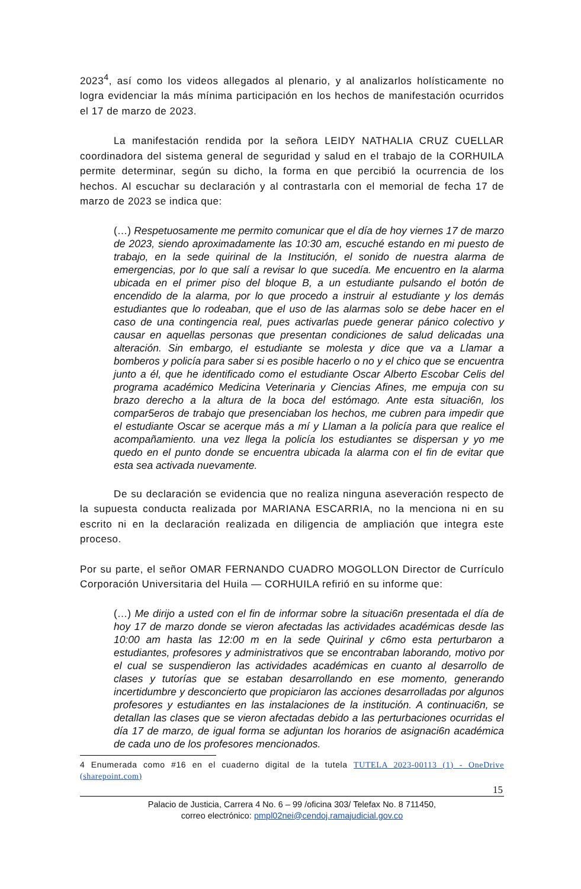2023<sup>4</sup>, así como los videos allegados al plenario, y al analizarlos holísticamente no logra evidenciar la más mínima participación en los hechos de manifestación ocurridos el 17 de marzo de 2023.
La manifestación rendida por la señora LEIDY NATHALIA CRUZ CUELLAR coordinadora del sistema general de seguridad y salud en el trabajo de la CORHUILA permite determinar, según su dicho, la forma en que percibió la ocurrencia de los hechos. Al escuchar su declaración y al contrastarla con el memorial de fecha 17 de marzo de 2023 se indica que:
(…) Respetuosamente me permito comunicar que el día de hoy viernes 17 de marzo de 2023, siendo aproximadamente las 10:30 am, escuché estando en mi puesto de trabajo, en la sede quirinal de la Institución, el sonido de nuestra alarma de emergencias, por lo que salí a revisar lo que sucedía. Me encuentro en la alarma ubicada en el primer piso del bloque B, a un estudiante pulsando el botón de encendido de la alarma, por lo que procedo a instruir al estudiante y los demás estudiantes que lo rodeaban, que el uso de las alarmas solo se debe hacer en el caso de una contingencia real, pues activarlas puede generar pánico colectivo y causar en aquellas personas que presentan condiciones de salud delicadas una alteración. Sin embargo, el estudiante se molesta y dice que va a Llamar a bomberos y policía para saber si es posible hacerlo o no y el chico que se encuentra junto a él, que he identificado como el estudiante Oscar Alberto Escobar Celis del programa académico Medicina Veterinaria y Ciencias Afines, me empuja con su brazo derecho a la altura de la boca del estómago. Ante esta situaci6n, los compar5eros de trabajo que presenciaban los hechos, me cubren para impedir que el estudiante Oscar se acerque más a mí y Llaman a la policía para que realice el acompañamiento. una vez llega la policía los estudiantes se dispersan y yo me quedo en el punto donde se encuentra ubicada la alarma con el fin de evitar que esta sea activada nuevamente.
De su declaración se evidencia que no realiza ninguna aseveración respecto de la supuesta conducta realizada por MARIANA ESCARRIA, no la menciona ni en su escrito ni en la declaración realizada en diligencia de ampliación que integra este proceso.
Por su parte, el señor OMAR FERNANDO CUADRO MOGOLLON Director de Currículo Corporación Universitaria del Huila — CORHUILA refirió en su informe que:
(…) Me dirijo a usted con el fin de informar sobre la situaci6n presentada el día de hoy 17 de marzo donde se vieron afectadas las actividades académicas desde las 10:00 am hasta las 12:00 m en la sede Quirinal y c6mo esta perturbaron a estudiantes, profesores y administrativos que se encontraban laborando, motivo por el cual se suspendieron las actividades académicas en cuanto al desarrollo de clases y tutorías que se estaban desarrollando en ese momento, generando incertidumbre y desconcierto que propiciaron las acciones desarrolladas por algunos profesores y estudiantes en las instalaciones de la institución. A continuaci6n, se detallan las clases que se vieron afectadas debido a las perturbaciones ocurridas el día 17 de marzo, de igual forma se adjuntan los horarios de asignaci6n académica de cada uno de los profesores mencionados.
4 Enumerada como #16 en el cuaderno digital de la tutela TUTELA 2023-00113 (1) - OneDrive (sharepoint.com)
15
Palacio de Justicia, Carrera 4 No. 6 – 99 /oficina 303/ Telefax No. 8 711450,
correo electrónico: pmpl02nei@cendoj.ramajudicial.gov.co